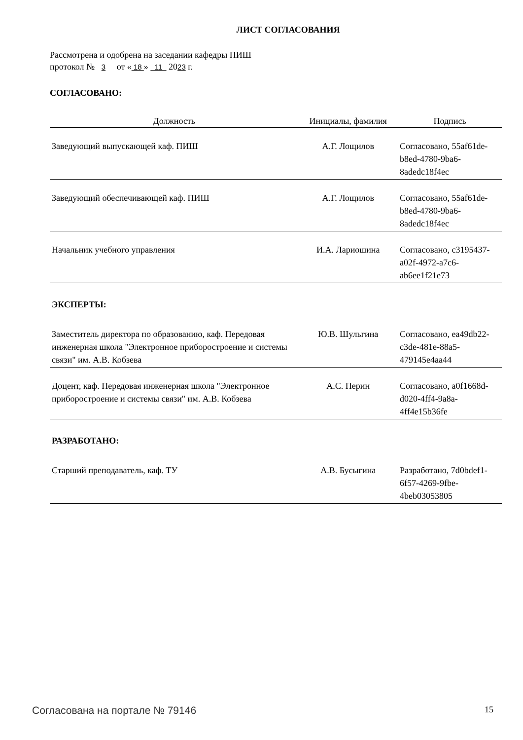ЛИСТ СОГЛАСОВАНИЯ
Рассмотрена и одобрена на заседании кафедры ПИШ
протокол № 3 от « 18 » 11 2023 г.
СОГЛАСОВАНО:
| Должность | Инициалы, фамилия | Подпись |
| --- | --- | --- |
| Заведующий выпускающей каф. ПИШ | А.Г. Лощилов | Согласовано, 55af61de-b8ed-4780-9ba6-8adedc18f4ec |
| Заведующий обеспечивающей каф. ПИШ | А.Г. Лощилов | Согласовано, 55af61de-b8ed-4780-9ba6-8adedc18f4ec |
| Начальник учебного управления | И.А. Лариошина | Согласовано, c3195437-a02f-4972-a7c6-ab6ee1f21e73 |
| ЭКСПЕРТЫ: | | |
| Заместитель директора по образованию, каф. Передовая инженерная школа "Электронное приборостроение и системы связи" им. А.В. Кобзева | Ю.В. Шульгина | Согласовано, ea49db22-c3de-481e-88a5-479145e4aa44 |
| Доцент, каф. Передовая инженерная школа "Электронное приборостроение и системы связи" им. А.В. Кобзева | А.С. Перин | Согласовано, a0f1668d-d020-4ff4-9a8a-4ff4e15b36fe |
| РАЗРАБОТАНО: | | |
| Старший преподаватель, каф. ТУ | А.В. Бусыгина | Разработано, 7d0bdef1-6f57-4269-9fbe-4beb03053805 |
Согласована на портале № 79146 15